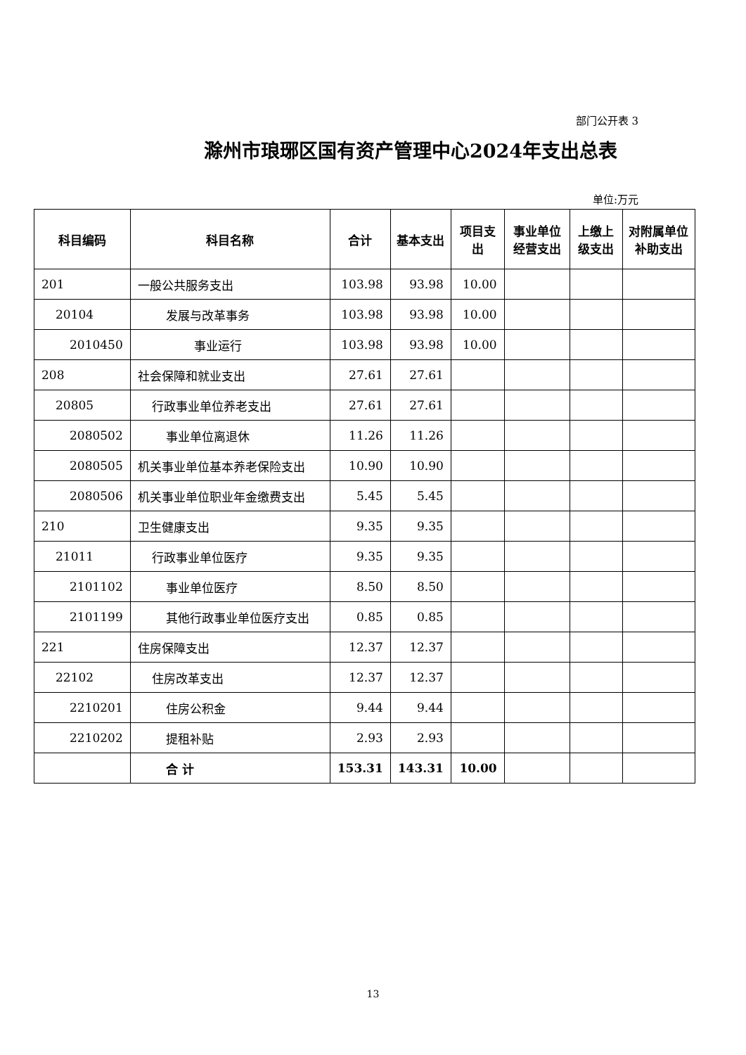部门公开表 3
滁州市琅琊区国有资产管理中心2024年支出总表
单位:万元
| 科目编码 | 科目名称 | 合计 | 基本支出 | 项目支出 | 事业单位经营支出 | 上缴上级支出 | 对附属单位补助支出 |
| --- | --- | --- | --- | --- | --- | --- | --- |
| 201 | 一般公共服务支出 | 103.98 | 93.98 | 10.00 | | | |
| 20104 | 发展与改革事务 | 103.98 | 93.98 | 10.00 | | | |
| 2010450 | 事业运行 | 103.98 | 93.98 | 10.00 | | | |
| 208 | 社会保障和就业支出 | 27.61 | 27.61 | | | | |
| 20805 | 行政事业单位养老支出 | 27.61 | 27.61 | | | | |
| 2080502 | 事业单位离退休 | 11.26 | 11.26 | | | | |
| 2080505 | 机关事业单位基本养老保险支出 | 10.90 | 10.90 | | | | |
| 2080506 | 机关事业单位职业年金缴费支出 | 5.45 | 5.45 | | | | |
| 210 | 卫生健康支出 | 9.35 | 9.35 | | | | |
| 21011 | 行政事业单位医疗 | 9.35 | 9.35 | | | | |
| 2101102 | 事业单位医疗 | 8.50 | 8.50 | | | | |
| 2101199 | 其他行政事业单位医疗支出 | 0.85 | 0.85 | | | | |
| 221 | 住房保障支出 | 12.37 | 12.37 | | | | |
| 22102 | 住房改革支出 | 12.37 | 12.37 | | | | |
| 2210201 | 住房公积金 | 9.44 | 9.44 | | | | |
| 2210202 | 提租补贴 | 2.93 | 2.93 | | | | |
| | 合 计 | 153.31 | 143.31 | 10.00 | | | |
13